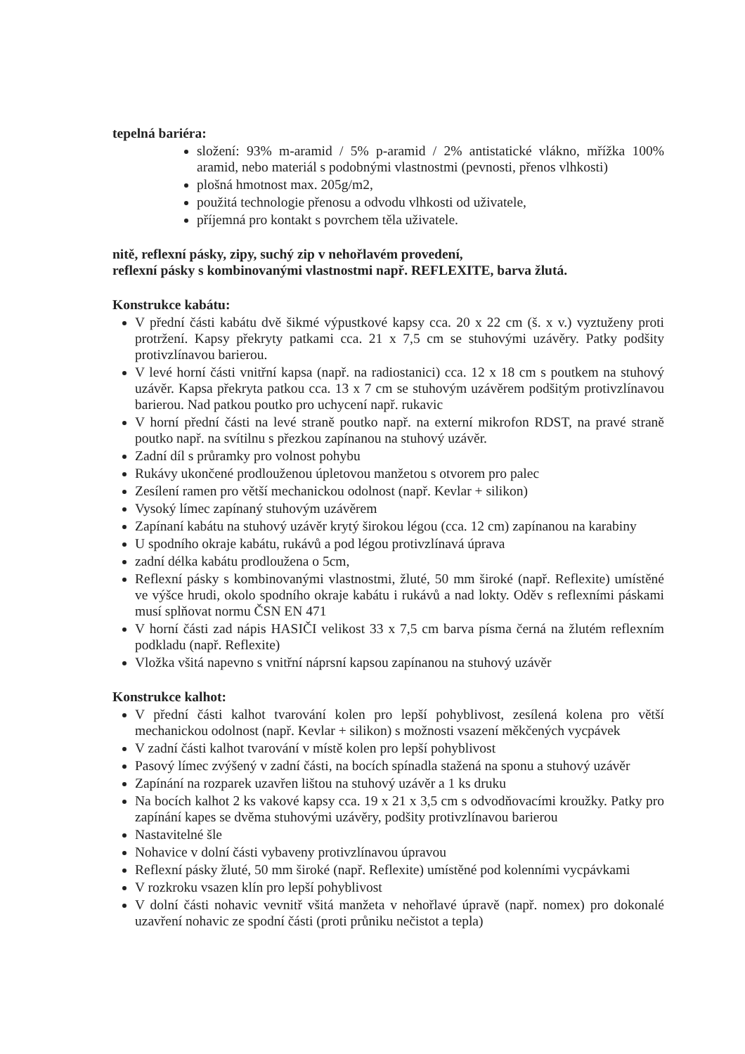tepelná bariéra:
složení: 93% m-aramid / 5% p-aramid / 2% antistatické vlákno, mřížka 100% aramid, nebo materiál s podobnými vlastnostmi (pevnosti, přenos vlhkosti)
plošná hmotnost max. 205g/m2,
použitá technologie přenosu a odvodu vlhkosti od uživatele,
příjemná pro kontakt s povrchem těla uživatele.
nitě, reflexní pásky, zipy, suchý zip v nehořlavém provedení,
reflexní pásky s kombinovanými vlastnostmi např. REFLEXITE, barva žlutá.
Konstrukce kabátu:
V přední části kabátu dvě šikmé výpustkové kapsy cca. 20 x 22 cm (š. x v.) vyztuženy proti protržení. Kapsy překryty patkami cca. 21 x 7,5 cm se stuhovými uzávěry. Patky podšity protivzlínavou barierou.
V levé horní části vnitřní kapsa (např. na radiostanici) cca. 12 x 18 cm s poutkem na stuhový uzávěr. Kapsa překryta patkou cca. 13 x 7 cm se stuhovým uzávěrem podšitým protivzlínavou barierou. Nad patkou poutko pro uchycení např. rukavic
V horní přední části na levé straně poutko např. na externí mikrofon RDST, na pravé straně poutko např. na svítilnu s přezkou zapínanou na stuhový uzávěr.
Zadní díl s průramky pro volnost pohybu
Rukávy ukončené prodlouženou úpletovou manžetou s otvorem pro palec
Zesílení ramen pro větší mechanickou odolnost (např. Kevlar + silikon)
Vysoký límec zapínaný stuhovým uzávěrem
Zapínaní kabátu na stuhový uzávěr krytý širokou légou (cca. 12 cm) zapínanou na karabiny
U spodního okraje kabátu, rukávů a pod légou protivzlínavá úprava
zadní délka kabátu prodloužena o 5cm,
Reflexní pásky s kombinovanými vlastnostmi, žluté, 50 mm široké (např. Reflexite) umístěné ve výšce hrudi, okolo spodního okraje kabátu i rukávů a nad lokty. Oděv s reflexními páskami musí splňovat normu ČSN EN 471
V horní části zad nápis HASIČI velikost 33 x 7,5 cm barva písma černá na žlutém reflexním podkladu (např. Reflexite)
Vložka všitá napevno s vnitřní náprsní kapsou zapínanou na stuhový uzávěr
Konstrukce kalhot:
V přední části kalhot tvarování kolen pro lepší pohyblivost, zesílená kolena pro větší mechanickou odolnost (např. Kevlar + silikon) s možnosti vsazení měkčených vycpávek
V zadní části kalhot tvarování v místě kolen pro lepší pohyblivost
Pasový límec zvýšený v zadní části, na bocích spínadla stažená na sponu a stuhový uzávěr
Zapínání na rozparek uzavřen lištou na stuhový uzávěr a 1 ks druku
Na bocích kalhot 2 ks vakové kapsy cca. 19 x 21 x 3,5 cm s odvodňovacími kroužky. Patky pro zapínání kapes se dvěma stuhovými uzávěry, podšity protivzlínavou barierou
Nastavitelné šle
Nohavice v dolní části vybaveny protivzlínavou úpravou
Reflexní pásky žluté, 50 mm široké (např. Reflexite) umístěné pod kolenními vycpávkami
V rozkroku vsazen klín pro lepší pohyblivost
V dolní části nohavic vevnitř všitá manžeta v nehořlavé úpravě (např. nomex) pro dokonalé uzavření nohavic ze spodní části (proti průniku nečistot a tepla)